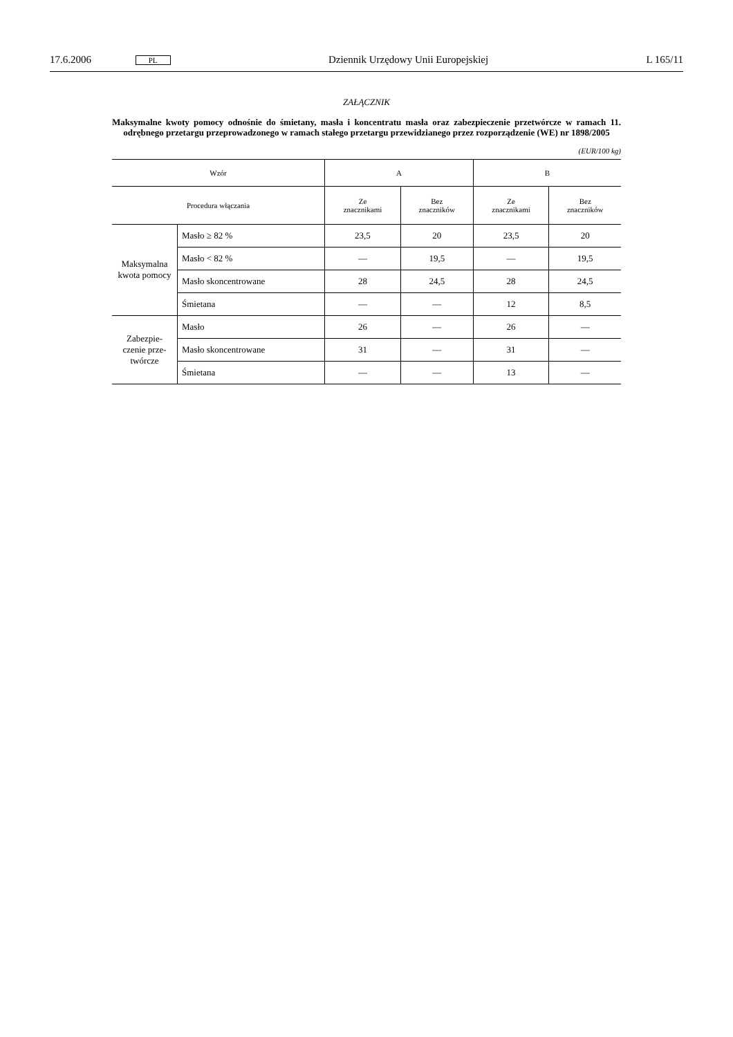17.6.2006 PL Dziennik Urzędowy Unii Europejskiej L 165/11
ZAŁĄCZNIK
Maksymalne kwoty pomocy odnośnie do śmietany, masła i koncentratu masła oraz zabezpieczenie przetwórcze w ramach 11. odrębnego przetargu przeprowadzonego w ramach stałego przetargu przewidzianego przez rozporządzenie (WE) nr 1898/2005
(EUR/100 kg)
| Wzór | | A | | B | |
| --- | --- | --- | --- | --- | --- |
| Procedura włączania | | Ze znacznikami | Bez znaczników | Ze znacznikami | Bez znaczników |
| Maksymalna kwota pomocy | Masło ≥ 82 % | 23,5 | 20 | 23,5 | 20 |
| | Masło < 82 % | — | 19,5 | — | 19,5 |
| | Masło skoncentrowane | 28 | 24,5 | 28 | 24,5 |
| | Śmietana | — | — | 12 | 8,5 |
| Zabezpie-czenie prze-twórcze | Masło | 26 | — | 26 | — |
| | Masło skoncentrowane | 31 | — | 31 | — |
| | Śmietana | — | — | 13 | — |